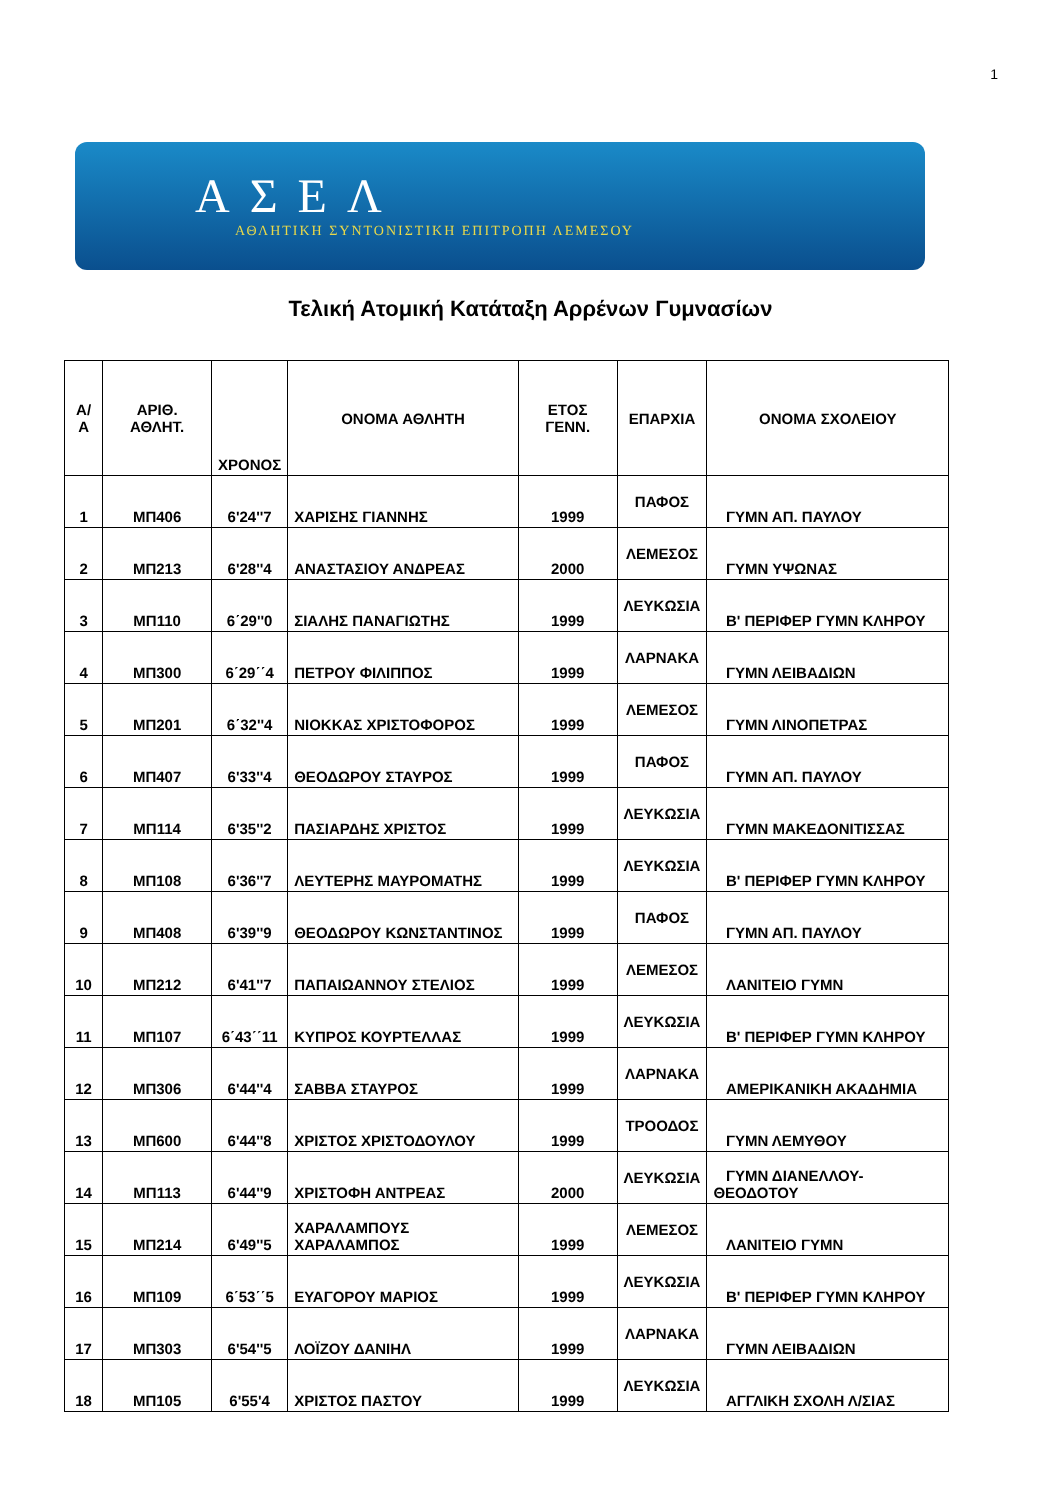1
ΑΣΕΛ
ΑΘΛΗΤΙΚΗ ΣΥΝΤΟΝΙΣΤΙΚΗ ΕΠΙΤΡΟΠΗ ΛΕΜΕΣΟΥ
Τελική Ατομική Κατάταξη Αρρένων Γυμνασίων
| Α/Α | ΑΡΙΘ. ΑΘΛΗΤ. | ΧΡΟΝΟΣ | ΟΝΟΜΑ ΑΘΛΗΤΗ | ΕΤΟΣ ΓΕΝΝ. | ΕΠΑΡΧΙΑ | ΟΝΟΜΑ ΣΧΟΛΕΙΟΥ |
| --- | --- | --- | --- | --- | --- | --- |
| 1 | ΜΠ406 | 6'24''7 | ΧΑΡΙΣΗΣ ΓΙΑΝΝΗΣ | 1999 | ΠΑΦΟΣ | ΓΥΜΝ ΑΠ. ΠΑΥΛΟΥ |
| 2 | ΜΠ213 | 6'28''4 | ΑΝΑΣΤΑΣΙΟΥ ΑΝΔΡΕΑΣ | 2000 | ΛΕΜΕΣΟΣ | ΓΥΜΝ ΥΨΩΝΑΣ |
| 3 | ΜΠ110 | 6΄29''0 | ΣΙΑΛΗΣ ΠΑΝΑΓΙΩΤΗΣ | 1999 | ΛΕΥΚΩΣΙΑ | Β' ΠΕΡΙΦΕΡ ΓΥΜΝ ΚΛΗΡΟΥ |
| 4 | ΜΠ300 | 6΄29΄΄4 | ΠΕΤΡΟΥ ΦΙΛΙΠΠΟΣ | 1999 | ΛΑΡΝΑΚΑ | ΓΥΜΝ ΛΕΙΒΑΔΙΩΝ |
| 5 | ΜΠ201 | 6΄32''4 | ΝΙΟΚΚΑΣ ΧΡΙΣΤΟΦΟΡΟΣ | 1999 | ΛΕΜΕΣΟΣ | ΓΥΜΝ ΛΙΝΟΠΕΤΡΑΣ |
| 6 | ΜΠ407 | 6'33''4 | ΘΕΟΔΩΡΟΥ ΣΤΑΥΡΟΣ | 1999 | ΠΑΦΟΣ | ΓΥΜΝ ΑΠ. ΠΑΥΛΟΥ |
| 7 | ΜΠ114 | 6'35''2 | ΠΑΣΙΑΡΔΗΣ ΧΡΙΣΤΟΣ | 1999 | ΛΕΥΚΩΣΙΑ | ΓΥΜΝ ΜΑΚΕΔΟΝΙΤΙΣΣΑΣ |
| 8 | ΜΠ108 | 6'36''7 | ΛΕΥΤΕΡΗΣ ΜΑΥΡΟΜΑΤΗΣ | 1999 | ΛΕΥΚΩΣΙΑ | Β' ΠΕΡΙΦΕΡ ΓΥΜΝ ΚΛΗΡΟΥ |
| 9 | ΜΠ408 | 6'39''9 | ΘΕΟΔΩΡΟΥ ΚΩΝΣΤΑΝΤΙΝΟΣ | 1999 | ΠΑΦΟΣ | ΓΥΜΝ ΑΠ. ΠΑΥΛΟΥ |
| 10 | ΜΠ212 | 6'41''7 | ΠΑΠΑΙΩΑΝΝΟΥ ΣΤΕΛΙΟΣ | 1999 | ΛΕΜΕΣΟΣ | ΛΑΝΙΤΕΙΟ ΓΥΜΝ |
| 11 | ΜΠ107 | 6΄43΄΄11 | ΚΥΠΡΟΣ ΚΟΥΡΤΕΛΛΑΣ | 1999 | ΛΕΥΚΩΣΙΑ | Β' ΠΕΡΙΦΕΡ ΓΥΜΝ ΚΛΗΡΟΥ |
| 12 | ΜΠ306 | 6'44''4 | ΣΑΒΒΑ ΣΤΑΥΡΟΣ | 1999 | ΛΑΡΝΑΚΑ | ΑΜΕΡΙΚΑΝΙΚΗ ΑΚΑΔΗΜΙΑ |
| 13 | ΜΠ600 | 6'44''8 | ΧΡΙΣΤΟΣ ΧΡΙΣΤΟΔΟΥΛΟΥ | 1999 | ΤΡΟΟΔΟΣ | ΓΥΜΝ ΛΕΜΥΘΟΥ |
| 14 | ΜΠ113 | 6'44''9 | ΧΡΙΣΤΟΦΗ ΑΝΤΡΕΑΣ | 2000 | ΛΕΥΚΩΣΙΑ | ΓΥΜΝ ΔΙΑΝΕΛΛΟΥ-ΘΕΟΔΟΤΟΥ |
| 15 | ΜΠ214 | 6'49''5 | ΧΑΡΑΛΑΜΠΟΥΣ ΧΑΡΑΛΑΜΠΟΣ | 1999 | ΛΕΜΕΣΟΣ | ΛΑΝΙΤΕΙΟ ΓΥΜΝ |
| 16 | ΜΠ109 | 6΄53΄΄5 | ΕΥΑΓΟΡΟΥ ΜΑΡΙΟΣ | 1999 | ΛΕΥΚΩΣΙΑ | Β' ΠΕΡΙΦΕΡ ΓΥΜΝ ΚΛΗΡΟΥ |
| 17 | ΜΠ303 | 6'54''5 | ΛΟΪΖΟΥ ΔΑΝΙΗΛ | 1999 | ΛΑΡΝΑΚΑ | ΓΥΜΝ ΛΕΙΒΑΔΙΩΝ |
| 18 | ΜΠ105 | 6'55'4 | ΧΡΙΣΤΟΣ ΠΑΣΤΟΥ | 1999 | ΛΕΥΚΩΣΙΑ | ΑΓΓΛΙΚΗ ΣΧΟΛΗ Λ/ΣΙΑΣ |